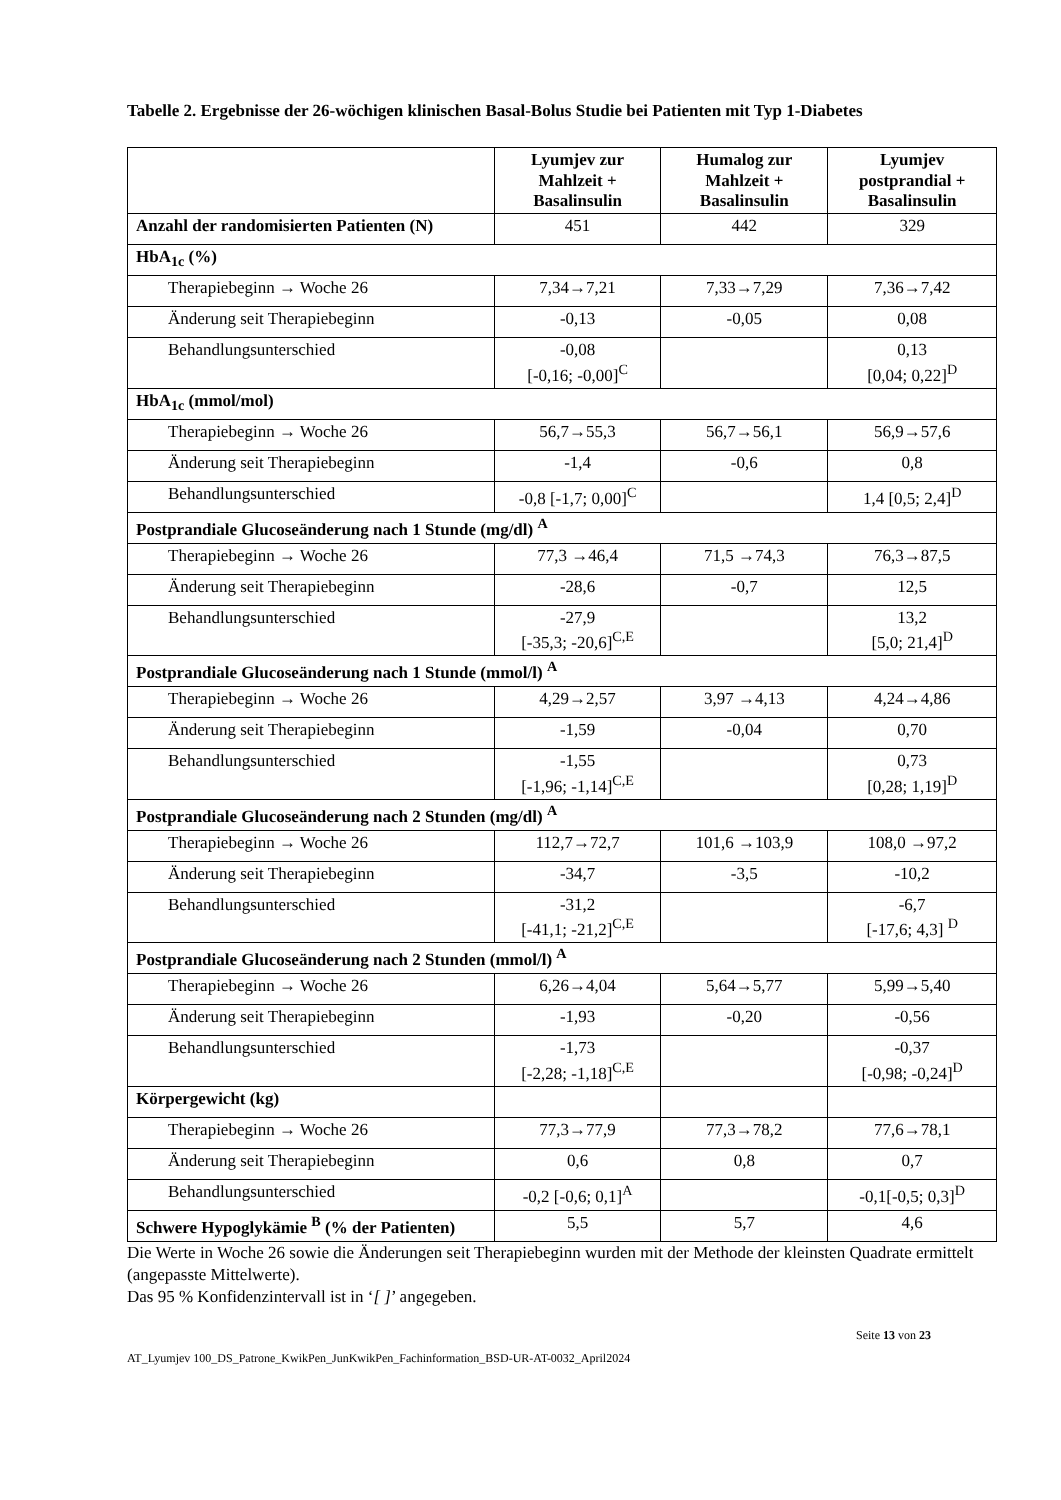Tabelle 2. Ergebnisse der 26-wöchigen klinischen Basal-Bolus Studie bei Patienten mit Typ 1-Diabetes
| | Lyumjev zur Mahlzeit + Basalinsulin | Humalog zur Mahlzeit + Basalinsulin | Lyumjev postprandial + Basalinsulin |
| --- | --- | --- | --- |
| Anzahl der randomisierten Patienten (N) | 451 | 442 | 329 |
| HbA<sub>1c</sub> (%) | | | |
| Therapiebeginn → Woche 26 | 7,34→7,21 | 7,33→7,29 | 7,36→7,42 |
| Änderung seit Therapiebeginn | -0,13 | -0,05 | 0,08 |
| Behandlungsunterschied | -0,08 [-0,16; -0,00]<sup>C</sup> | | 0,13 [0,04; 0,22]<sup>D</sup> |
| HbA<sub>1c</sub> (mmol/mol) | | | |
| Therapiebeginn → Woche 26 | 56,7→55,3 | 56,7→56,1 | 56,9→57,6 |
| Änderung seit Therapiebeginn | -1,4 | -0,6 | 0,8 |
| Behandlungsunterschied | -0,8 [-1,7; 0,00]<sup>C</sup> | | 1,4 [0,5; 2,4]<sup>D</sup> |
| Postprandiale Glucoseänderung nach 1 Stunde (mg/dl) <sup>A</sup> | | | |
| Therapiebeginn → Woche 26 | 77,3 →46,4 | 71,5 →74,3 | 76,3→87,5 |
| Änderung seit Therapiebeginn | -28,6 | -0,7 | 12,5 |
| Behandlungsunterschied | -27,9 [-35,3; -20,6]<sup>C,E</sup> | | 13,2 [5,0; 21,4]<sup>D</sup> |
| Postprandiale Glucoseänderung nach 1 Stunde (mmol/l) <sup>A</sup> | | | |
| Therapiebeginn → Woche 26 | 4,29→2,57 | 3,97 →4,13 | 4,24→4,86 |
| Änderung seit Therapiebeginn | -1,59 | -0,04 | 0,70 |
| Behandlungsunterschied | -1,55 [-1,96; -1,14]<sup>C,E</sup> | | 0,73 [0,28; 1,19]<sup>D</sup> |
| Postprandiale Glucoseänderung nach 2 Stunden (mg/dl) <sup>A</sup> | | | |
| Therapiebeginn → Woche 26 | 112,7→72,7 | 101,6 →103,9 | 108,0 →97,2 |
| Änderung seit Therapiebeginn | -34,7 | -3,5 | -10,2 |
| Behandlungsunterschied | -31,2 [-41,1; -21,2]<sup>C,E</sup> | | -6,7 [-17,6; 4,3] <sup>D</sup> |
| Postprandiale Glucoseänderung nach 2 Stunden (mmol/l) <sup>A</sup> | | | |
| Therapiebeginn → Woche 26 | 6,26→4,04 | 5,64→5,77 | 5,99→5,40 |
| Änderung seit Therapiebeginn | -1,93 | -0,20 | -0,56 |
| Behandlungsunterschied | -1,73 [-2,28; -1,18]<sup>C,E</sup> | | -0,37 [-0,98; -0,24]<sup>D</sup> |
| Körpergewicht (kg) | | | |
| Therapiebeginn → Woche 26 | 77,3→77,9 | 77,3→78,2 | 77,6→78,1 |
| Änderung seit Therapiebeginn | 0,6 | 0,8 | 0,7 |
| Behandlungsunterschied | -0,2 [-0,6; 0,1]<sup>A</sup> | | -0,1[-0,5; 0,3]<sup>D</sup> |
| Schwere Hypoglykämie <sup>B</sup> (% der Patienten) | 5,5 | 5,7 | 4,6 |
Die Werte in Woche 26 sowie die Änderungen seit Therapiebeginn wurden mit der Methode der kleinsten Quadrate ermittelt (angepasste Mittelwerte).
Das 95 % Konfidenzintervall ist in ‘[ ]’ angegeben.
Seite 13 von 23
AT_Lyumjev 100_DS_Patrone_KwikPen_JunKwikPen_Fachinformation_BSD-UR-AT-0032_April2024